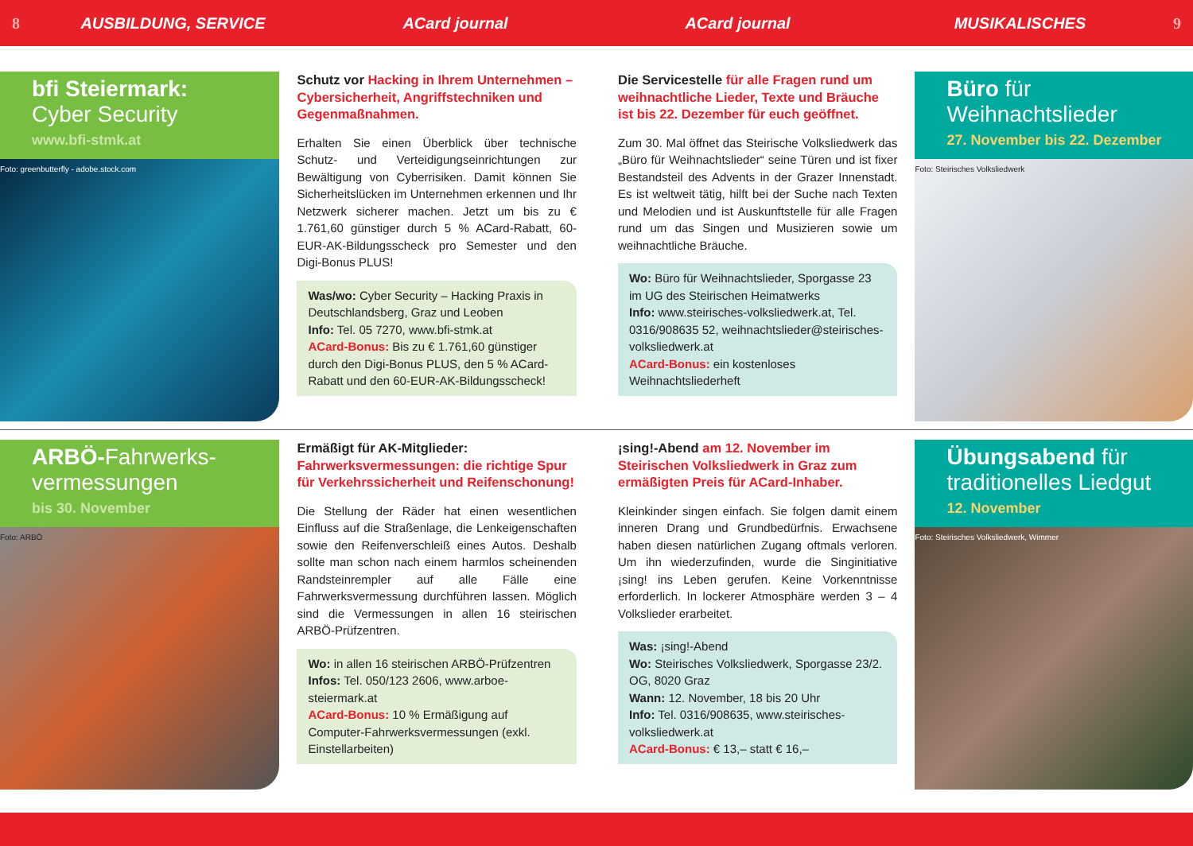8 AUSBILDUNG, SERVICE ACard journal ACard journal MUSIKALISCHES 9
bfi Steiermark:
Cyber Security
www.bfi-stmk.at
Foto: greenbutterfly - adobe.stock.com
Schutz vor Hacking in Ihrem Unternehmen – Cybersicherheit, Angriffstechniken und Gegenmaßnahmen.
Erhalten Sie einen Überblick über technische Schutz- und Verteidigungseinrichtungen zur Bewältigung von Cyberrisiken. Damit können Sie Sicherheitslücken im Unternehmen erkennen und Ihr Netzwerk sicherer machen. Jetzt um bis zu € 1.761,60 günstiger durch 5 % ACard-Rabatt, 60-EUR-AK-Bildungsscheck pro Semester und den Digi-Bonus PLUS!
Was/wo: Cyber Security – Hacking Praxis in Deutschlandsberg, Graz und Leoben
Info: Tel. 05 7270, www.bfi-stmk.at
ACard-Bonus: Bis zu € 1.761,60 günstiger durch den Digi-Bonus PLUS, den 5 % ACard-Rabatt und den 60-EUR-AK-Bildungsscheck!
Die Servicestelle für alle Fragen rund um weihnachtliche Lieder, Texte und Bräuche ist bis 22. Dezember für euch geöffnet.
Zum 30. Mal öffnet das Steirische Volksliedwerk das „Büro für Weihnachtslieder“ seine Türen und ist fixer Bestandsteil des Advents in der Grazer Innenstadt. Es ist weltweit tätig, hilft bei der Suche nach Texten und Melodien und ist Auskunftstelle für alle Fragen rund um das Singen und Musizieren sowie um weihnachtliche Bräuche.
Wo: Büro für Weihnachtslieder, Sporgasse 23 im UG des Steirischen Heimatwerks
Info: www.steirisches-volksliedwerk.at, Tel. 0316/908635 52, weihnachtslieder@steirisches-volksliedwerk.at
ACard-Bonus: ein kostenloses Weihnachtsliederheft
Büro für
Weihnachtslieder
27. November bis 22. Dezember
Foto: Steirisches Volksliedwerk
ARBÖ-Fahrwerks-
vermessungen
bis 30. November
Foto: ARBÖ
Ermäßigt für AK-Mitglieder: Fahrwerksvermessungen: die richtige Spur für Verkehrssicherheit und Reifenschonung!
Die Stellung der Räder hat einen wesentlichen Einfluss auf die Straßenlage, die Lenkeigenschaften sowie den Reifenverschleiß eines Autos. Deshalb sollte man schon nach einem harmlos scheinenden Randsteinrempler auf alle Fälle eine Fahrwerksvermessung durchführen lassen. Möglich sind die Vermessungen in allen 16 steirischen ARBÖ-Prüfzentren.
Wo: in allen 16 steirischen ARBÖ-Prüfzentren
Infos: Tel. 050/123 2606, www.arboe-steiermark.at
ACard-Bonus: 10 % Ermäßigung auf Computer-Fahrwerksvermessungen (exkl. Einstellarbeiten)
¡sing!-Abend am 12. November im Steirischen Volksliedwerk in Graz zum ermäßigten Preis für ACard-Inhaber.
Kleinkinder singen einfach. Sie folgen damit einem inneren Drang und Grundbedürfnis. Erwachsene haben diesen natürlichen Zugang oftmals verloren. Um ihn wiederzufinden, wurde die Singinitiative ¡sing! ins Leben gerufen. Keine Vorkenntnisse erforderlich. In lockerer Atmosphäre werden 3 – 4 Volkslieder erarbeitet.
Was: ¡sing!-Abend
Wo: Steirisches Volksliedwerk, Sporgasse 23/2. OG, 8020 Graz
Wann: 12. November, 18 bis 20 Uhr
Info: Tel. 0316/908635, www.steirisches-volksliedwerk.at
ACard-Bonus: € 13,– statt € 16,–
Übungsabend für
traditionelles Liedgut
12. November
Foto: Steirisches Volksliedwerk, Wimmer